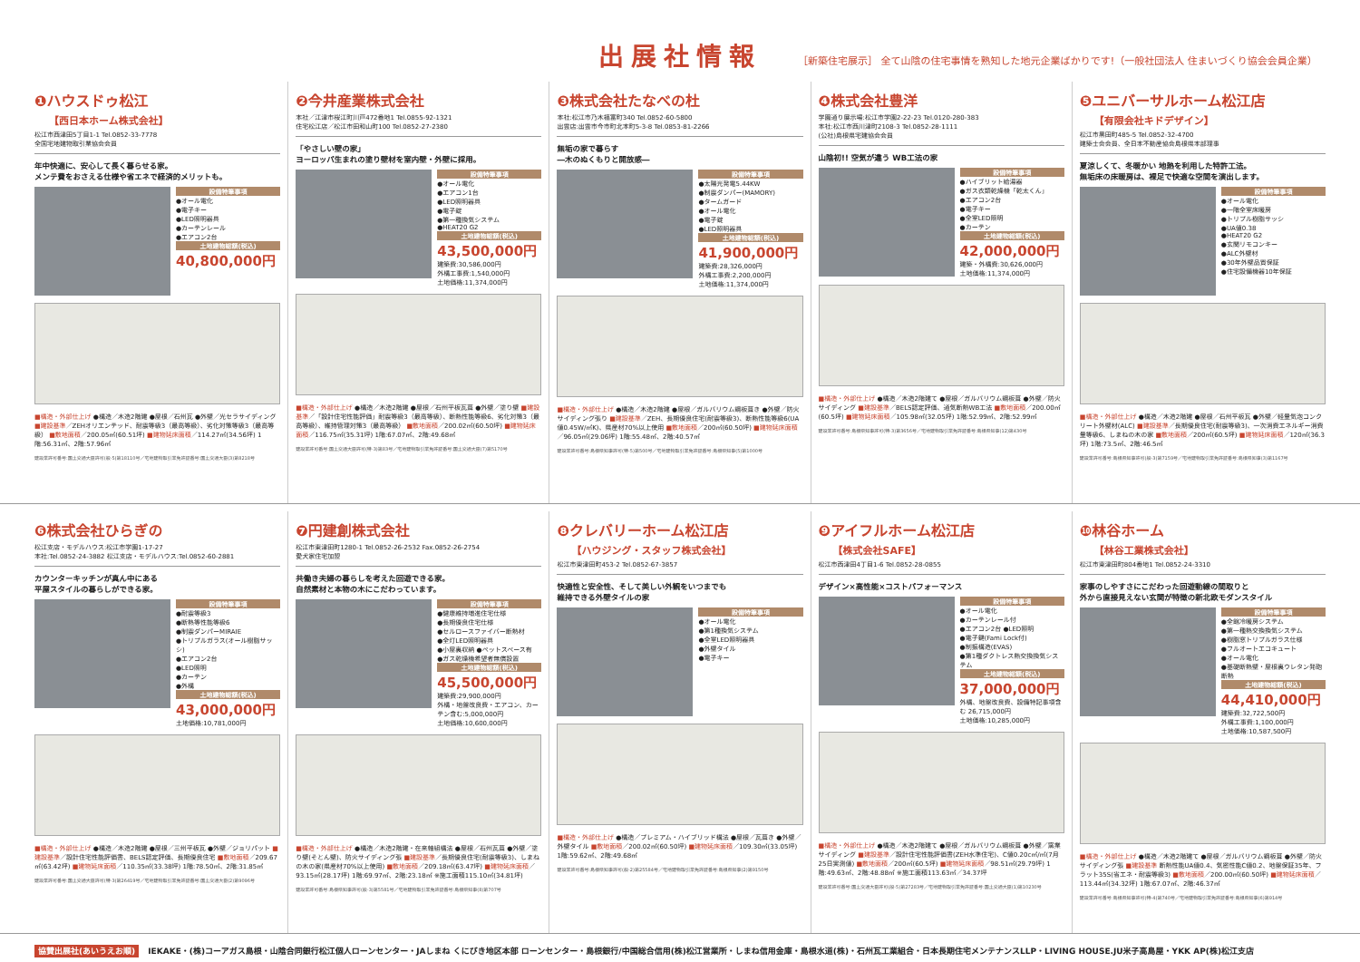出展社情報
［新築住宅展示］ 全て山陰の住宅事情を熟知した地元企業ばかりです!（一般社団法人 住まいづくり協会会員企業）
❶ハウスドゥ松江
【西日本ホーム株式会社】
松江市西津田5丁目1-1 Tel.0852-33-7778
全国宅地建物取引業協会会員
年中快適に、安心して長く暮らせる家。
メンテ費をおさえる仕様や省エネで経済的メリットも。
設備特筆事項
●オール電化
●電子キー
●LED照明器具
●カーテンレール
●エアコン2台
土地建物総額(税込)
40,800,000円
■構造・外部仕上げ ●構造／木造2階建 ●屋根／石州瓦 ●外壁／光セラサイディング ■建設基準／ZEHオリエンテッド、耐震等級3（最高等級）、劣化対策等級3（最高等級） ■敷地面積／200.05㎡(60.51坪) ■建物延床面積／114.27㎡(34.56坪) 1階:56.31㎡、2階:57.96㎡
建設業許可番号:国土交通大臣許可(般-5)第18110号／宅地建物取引業免許証番号:国土交通大臣(3)第8218号
❷今井産業株式会社
本社／江津市桜江町川戸472番地1 Tel.0855-92-1321
住宅松江店／松江市田和山町100 Tel.0852-27-2380
「やさしい壁の家」
ヨーロッパ生まれの塗り壁材を室内壁・外壁に採用。
設備特筆事項
●オール電化
●エアコン1台
●LED照明器具
●電子錠
●第一種換気システム
●HEAT20 G2
土地建物総額(税込)
43,500,000円
建築費:30,586,000円
外構工事費:1,540,000円
土地価格:11,374,000円
■構造・外部仕上げ ●構造／木造2階建 ●屋根／石州平板瓦葺 ●外壁／塗り壁 ■建設基準／「設計住宅性能評価」耐震等級3（最高等級）、断熱性能等級6、劣化対策3（最高等級）、維持管理対策3（最高等級） ■敷地面積／200.02㎡(60.50坪) ■建物延床面積／116.75㎡(35.31坪) 1階:67.07㎡、2階:49.68㎡
建設業許可番号:国土交通大臣許可(特-3)第83号／宅地建物取引業免許証番号:国土交通大臣(7)第5170号
❸株式会社たなべの杜
本社:松江市乃木福富町340 Tel.0852-60-5800
出雲店:出雲市今市町北本町5-3-8 Tel.0853-81-2266
無垢の家で暮らす
―木のぬくもりと開放感―
設備特筆事項
●太陽光発電5.44KW
●制震ダンパー(MAMORY)
●タームガード
●オール電化
●電子錠
●LED照明器具
土地建物総額(税込)
41,900,000円
建築費:28,326,000円
外構工事費:2,200,000円
土地価格:11,374,000円
■構造・外部仕上げ ●構造／木造2階建 ●屋根／ガルバリウム鋼板葺き ●外壁／防火サイディング張り ■建設基準／ZEH、長期優良住宅(耐震等級3)、断熱性能等級6(UA値0.45W/㎡K)、県産材70%以上使用 ■敷地面積／200㎡(60.50坪) ■建物延床面積／96.05㎡(29.06坪) 1階:55.48㎡、2階:40.57㎡
建設業許可番号:島根県知事許可(特-5)第500号／宅地建物取引業免許証番号:島根県知事(5)第1000号
❹株式会社豊洋
学園通り展示場:松江市学園2-22-23 Tel.0120-280-383
本社:松江市西川津町2108-3 Tel.0852-28-1111
(公社)島根県宅建協会会員
山陰初!! 空気が違う WB工法の家
設備特筆事項
●ハイブリット給湯器
●ガス衣類乾燥機「乾太くん」
●エアコン2台
●電子キー
●全室LED照明
●カーテン
土地建物総額(税込)
42,000,000円
建築・外構費:30,626,000円
土地価格:11,374,000円
■構造・外部仕上げ ●構造／木造2階建て ●屋根／ガルバリウム鋼板葺 ●外壁／防火サイディング ■建設基準／BELS認定評価、通気断熱WB工法 ■敷地面積／200.00㎡(60.5坪) ■建物延床面積／105.98㎡(32.05坪) 1階:52.99㎡、2階:52.99㎡
建設業許可番号:島根県知事許可(特-3)第3656号／宅地建物取引業免許証番号:島根県知事(12)第430号
❺ユニバーサルホーム松江店
【有限会社キドデザイン】
松江市黒田町485-5 Tel.0852-32-4700
建築士会会員、全日本不動産協会島根県本部理事
夏涼しくて、冬暖かい 地熱を利用した特許工法。
無垢床の床暖房は、裸足で快適な空間を演出します。
設備特筆事項
●オール電化
●一階全室床暖房
●トリプル樹脂サッシ
●UA値0.38
●HEAT20 G2
●玄関リモコンキー
●ALC外壁材
●30年外壁品質保証
●住宅設備機器10年保証
■構造・外部仕上げ ●構造／木造2階建 ●屋根／石州平板瓦 ●外壁／軽量気泡コンクリート外壁材(ALC) ■建設基準／長期優良住宅(耐震等級3)、一次消費エネルギー消費量等級6、しまねの木の家 ■敷地面積／200㎡(60.5坪) ■建物延床面積／120㎡(36.3坪) 1階:73.5㎡、2階:46.5㎡
建設業許可番号:島根県知事許可(般-3)第7159号／宅地建物取引業免許証番号:島根県知事(3)第1167号
❻株式会社ひらぎの
松江支店・モデルハウス:松江市学園1-17-27
本社:Tel.0852-24-3882 松江支店・モデルハウス:Tel.0852-60-2881
カウンターキッチンが真ん中にある
平屋スタイルの暮らしができる家。
設備特筆事項
●耐震等級3
●断熱等性能等級6
●制震ダンパーMIRAIE
●トリプルガラス(オール樹脂サッシ)
●エアコン2台
●LED照明
●カーテン
●外構
土地建物総額(税込)
43,000,000円
土地価格:10,781,000円
■構造・外部仕上げ ●構造／木造2階建 ●屋根／三州平板瓦 ●外壁／ジョリパット ■建設基準／設計住宅性能評価書、BELS認定評価、長期優良住宅 ■敷地面積／209.67㎡(63.42坪) ■建物延床面積／110.35㎡(33.38坪) 1階:78.50㎡、2階:31.85㎡
建設業許可番号:国土交通大臣許可(特-3)第26419号／宅地建物取引業免許証番号:国土交通大臣(2)第9096号
❼円建創株式会社
松江市東津田町1280-1 Tel.0852-26-2532 Fax.0852-26-2754
愛犬家住宅加盟
共働き夫婦の暮らしを考えた回遊できる家。
自然素材と本物の木にこだわっています。
設備特筆事項
●健康維持増進住宅仕様
●長期優良住宅仕様
●セルロースファイバー断熱材
●全灯LED照明器具
●小屋裏収納 ●ペットスペース有
●ガス乾燥機希望者無償設置
土地建物総額(税込)
45,500,000円
建築費:29,900,000円
外構・地盤改良費・エアコン、カーテン含む:5,000,000円
土地価格:10,600,000円
■構造・外部仕上げ ●構造／木造2階建・在来軸組構法 ●屋根／石州瓦葺 ●外壁／塗り壁(そとん壁)、防火サイディング張 ■建設基準／長期優良住宅(耐震等級3)、しまねの木の家(県産材70%以上使用) ■敷地面積／209.18㎡(63.47坪) ■建物延床面積／93.15㎡(28.17坪) 1階:69.97㎡、2階:23.18㎡ ※施工面積115.10㎡(34.81坪)
建設業許可番号:島根県知事許可(般-3)第5581号／宅地建物取引業免許証番号:島根県知事(8)第707号
❽クレバリーホーム松江店
【ハウジング・スタッフ株式会社】
松江市東津田町453-2 Tel.0852-67-3857
快適性と安全性、そして美しい外観をいつまでも
維持できる外壁タイルの家
設備特筆事項
●オール電化
●第1種換気システム
●全室LED照明器具
●外壁タイル
●電子キー
■構造・外部仕上げ ●構造／プレミアム・ハイブリッド構法 ●屋根／瓦葺き ●外壁／外壁タイル ■敷地面積／200.02㎡(60.50坪) ■建物延床面積／109.30㎡(33.05坪) 1階:59.62㎡、2階:49.68㎡
建設業許可番号:島根県知事許可(般-2)第25584号／宅地建物取引業免許証番号:島根県知事(2)第9150号
❾アイフルホーム松江店
【株式会社SAFE】
松江市西津田4丁目1-6 Tel.0852-28-0855
デザイン×高性能×コストパフォーマンス
設備特筆事項
●オール電化
●カーテンレール付
●エアコン2台 ●LED照明
●電子鍵(Fami Lock付)
●制振構造(EVAS)
●第1種ダクトレス熱交換換気システム
土地建物総額(税込)
37,000,000円
外構、地盤改良費、設備特記事項含む 26,715,000円
土地価格:10,285,000円
■構造・外部仕上げ ●構造／木造2階建て ●屋根／ガルバリウム鋼板葺 ●外壁／窯業サイディング ■建設基準／設計住宅性能評価書(ZEH水準住宅)、C値0.20c㎡/㎡(7月25日実測値) ■敷地面積／200㎡(60.5坪) ■建物延床面積／98.51㎡(29.79坪) 1階:49.63㎡、2階:48.88㎡ ※施工面積113.63㎡／34.37坪
建設業許可番号:国土交通大臣許可(般-5)第27283号／宅地建物取引業免許証番号:国土交通大臣(1)第10230号
❿林谷ホーム
【林谷工業株式会社】
松江市東津田町804番地1 Tel.0852-24-3310
家事のしやすさにこだわった回遊動線の間取りと
外から直接見えない玄関が特徴の新北欧モダンスタイル
設備特筆事項
●全館冷暖房システム
●第一種熱交換換気システム
●樹脂窓トリプルガラス仕様
●フルオートエコキュート
●オール電化
●基礎断熱壁・屋根裏ウレタン発砲断熱
土地建物総額(税込)
44,410,000円
建築費:32,722,500円
外構工事費:1,100,000円
土地価格:10,587,500円
■構造・外部仕上げ ●構造／木造2階建て ●屋根／ガルバリウム鋼板葺 ●外壁／防火サイディング張 ■建設基準 断熱性能UA値0.4、気密性能C値0.2、地盤保証35年、フラット35S(省エネ・耐震等級3) ■敷地面積／200.00㎡(60.50坪) ■建物延床面積／113.44㎡(34.32坪) 1階:67.07㎡、2階:46.37㎡
建設業許可番号:島根県知事許可(特-4)第740号／宅地建物取引業免許証番号:島根県知事(6)第914号
協賛出展社(あいうえお順) IEKAKE・(株)コーアガス島根・山陰合同銀行松江個人ローンセンター・JAしまね くにびき地区本部 ローンセンター・島根銀行/中国総合信用(株)松江営業所・しまね信用金庫・島根水道(株)・石州瓦工業組合・日本長期住宅メンテナンスLLP・LIVING HOUSE.JU米子高島屋・YKK AP(株)松江支店